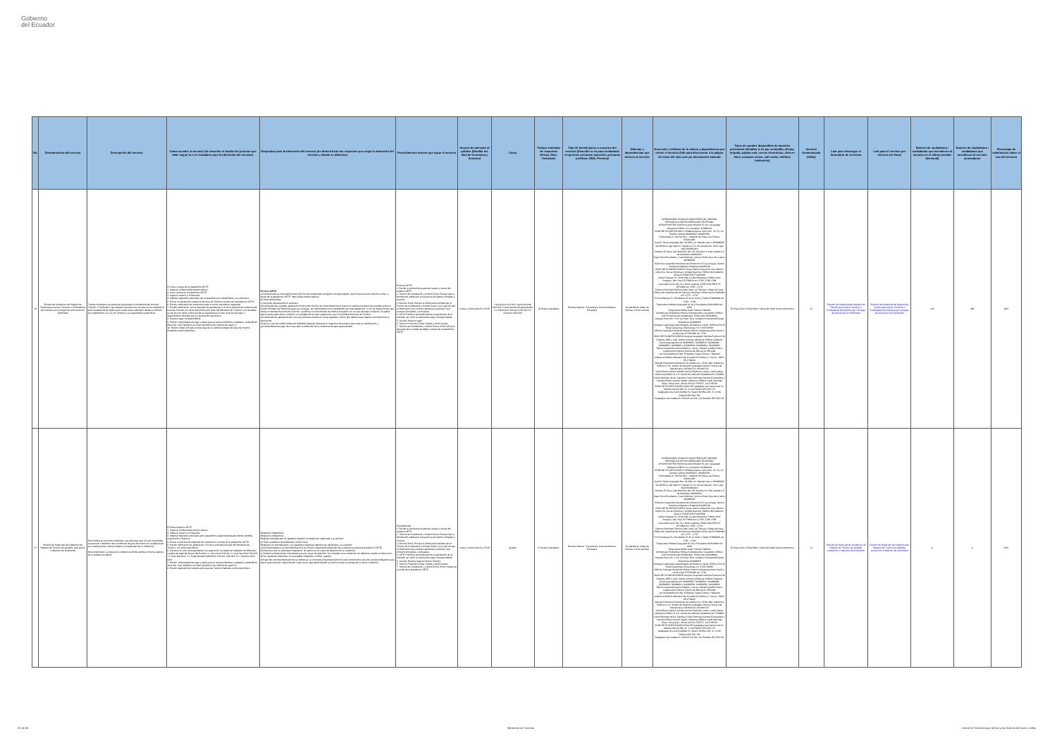Gobierno
del Ecuador
| No. | Denominación del servicio | Descripción del servicio | Cómo acceder al servicio (Se describe el detalle del proceso que debe seguir la o el ciudadano para la obtención del servicio). | Requisitos para la obtención del servicio (Se deberá listar los requisitos que exige la obtención del servicio y donde se obtienen) | Procedimiento interno que sigue el servicio | Horario de atención al público (Detallar los días de la semana y horarios) | Costo | Tiempo estimado de respuesta (Horas, Días, Semanas) | Tipo de beneficiarios o usuarios del servicio (Describir si es para ciudadanía en general, personas naturales, personas jurídicas, ONG, Personal | Oficinas y dependencias que ofrecen el servicio | Dirección y teléfono de la oficina y dependencia que ofrece el servicio (link para direccionar a la página de inicio del sitio web y/o descripción manual) | Tipos de canales disponibles de atención presencial: (Detallar si es por ventanilla, oficina, brigada, página web, correo electrónico, chat en línea, contacto center, call center, teléfono institución) | Servicio Automatizado (Si/No) | Link para descargar el formulario de servicios | Link para el servicio por internet (en línea) | Número de ciudadanos / ciudadanas que accedieron al servicio en el último período (mensual) | Número de ciudadanos / ciudadanas que accedieron al servicio acumulativo | Porcentaje de satisfacción sobre el uso del servicio |
| --- | --- | --- | --- | --- | --- | --- | --- | --- | --- | --- | --- | --- | --- | --- | --- | --- | --- | --- |
| 36 | Emisión de Credencial de Registro de Turismo para Guías Turísticos o Facilitadores de Aventura por concepto de renovación en Continente | Tramite orientado a las personas que poseen la Credencial de Guía de Turismo o Facilitador y que deseen renovarla una vez que se ha cumplido el plazo establecido de vigencia de cuatro años calendario desde su emisión, en cumplimiento a la Ley de Turismo y sus reglamentos específicos. | En línea a través de la plataforma SIETE: 1. Ingresar a https://siete.turismo.gob.ec/ 2. Crear cuenta en la plataforma SIETE. 3. Ingresar usuario y contraseña. 4. Adjuntar requisitos solicitados por la plataforma en cumplimiento a la normativa. 5. Enviar la solicitud de credencial de Guía de Turismo a través de la plataforma SIETE. 6. Recibir notificación de solicitud enviada al correo electrónico registrado. 7. Recibir notificación, con el resultado de aprobación o no de la solicitud de credencial de Guía de Turismo vía correo electrónico por parte del Ministerio de Turismo; si el resultado es positivo en dicha comunicación se especificará el valor, proceso de pago, y requerimiento de datos para la facturación electrónica. 8. Realizar pago correspondiente. 9. Remitir comprobante de pago y datos para la factura (Nombres completos, cedula/RUC, dirección, mail, teléfono) al correo electrónico de notificación (paso 7). 10. Recibir código QR para la descarga de la credencial digital de Guía de Turismo mediante correo electrónico. | En línea SIETE: a) Solicitud ante la Autoridad Nacional de Turismo requiriendo el registro correspondiente, que incluya una foto tamaño carnet, a través de la plataforma SIETE: https://siete.turismo.gob.ec/ b) Título de Bachiller c) Curso de capacitación en aventura; d) Certificado que acredite aprobación mínima del nivel B1 de conocimiento de al menos un idioma extranjero de acuerdo al Marco Común Europeo de Referencia para las Lenguas, de conformidad con lo establecido por este reglamento, o con las disposiciones que emita la Autoridad Nacional de Turismo, o justificar el conocimiento del idioma extranjero, en el caso de lengua materna. Se podrá aplicar estas alternativas conforme a lo establecido en este reglamento y por la Autoridad Nacional de Turismo; e) Certificado de aprobación del curso de primeros auxilios en zonas agrestes, mismo que deberá estar vigente al momento de la renovación; f) Para el caso de certificaciones de habilidad, deberán presentar el respectivo documento que avale su certificación; y, g) Comprobante de pago de la tasa para la obtención de la credencial de guía especializado. | En línea SIETE: 1. Recibir la solicitud por parte del usuario a través del sistema SIETE. 2. Técnico de Acreditación y Control Zonal: Revisar que la información subida por el usuario se encuentre completa y correcta. 3. Director Zonal: Revisar la información remitida por el Técnico de Acreditación y Control Zonal, en el caso de que la información sea correcta aprobará la solicitud; caso contrario procederá a rechazarla. 4. SIETE: Notificar automáticamente la aprobación de la solicitud; así como la solicitud del pago correspondiente. 5. Usuario: Realizar pago. 6. Técnico Financiero Zonal: Validar y emitir factura. 7. Técnico de Acreditación y Control Zonal: Emitir QR para descarga de la credencial digital a través de la plataforma SIETE. | Lunes a viernes 8h15 a 17h35 | 1 Guía local USD $2 2 Guía Nacional USD $15 3 Guía Nacional Especializado 3.1 Patrimonio Turístico USD $10 3.2 Aventura USD $10 | 15 Día(s) Laborables | Persona Natural - Ecuatoriana, Persona Natural - Extranjera. | Se atiende en todas las oficinas a nivel nacional | DIRECCIONES ZONALES MINISTERIO DE TURISMO PROVINCIA CANTÓN DIRECCIÓN TELÉFONO OFICINA MATRIZ Pichincha Quito Briceño E1-24 y Guayaquil referencia Edificio "La Licuadora" 023999333 ZONA DE PLANIFICACIÓN 1 Imbabura Ibarra Sucre Nro. 14-72 y Av. Teodoro Gómez 062958547; 062958759 Esmeraldas Av. del Pacífico – Malecón de Playa Las Palmas 062011446 Carchi Tulcán Guayaquil Nro. 39-008 y Av. Manabí, piso 2 062960046 Sucumbíos Lago Agrio Av. Aguarico y Av. Circunvalación, CAC Lago Agrio 062991914 Orellana El Coca Juan Montalvo Nro. 58-10 entre Av. 9 de octubre y 6 de diciembre 062881583 Napo Tena Rocafuerte y Juan Montalvo, junto al Hotel Joya de la Selva 062886536 Pichincha Cayambe Panamericana Norte Km 0.5 vía al Cajas, Centro Comercial Nápoles Shopping 022185249 ZONA DE PLANIFICACIÓN 6 Azuay Cuenca Dirección: Ave. México entre Ave. De las Américas y Unidad Nacional, Edificio del Gobierno Zonal 6 072887255 072887089 Cañar Azogues Av. 16 de Abril y Calle Babahoyo. Edificio CAC Azogues. 2do. Piso 073706016 ext. 2795, 2796, 2798 Loja Calle Sucre 191-31 y Quito, esquina. Edificio del INPC 07 2572964 ext. 2760 – 2770 Zamora Chinchipe Zamora Calle José Luis Tamayo y Diego de Vaca. Edificio de Gobernación de Zamora Chinchipe, Primer piso 072606466 ext. 2775 – 2778 El Oro Machala Av. Rocafuerte 07-22 e/ Junín y Tarqui 072968480 ext. 2782 – 2784 Tungurahua Ambato Guayaquil 01-18 y Rocafuerte 032821800 ext. 2350 Tungurahua Baños Calle Thomas Halflants Chimborazo Riobamba Primera Constituyente y Carabobo. Edificio GAD Provincial de Chimborazo. Primer piso 032946682 Pastaza Puyo Km. 2 1/2 vía Puyo-Tena, Campus Universidad Estatal Amazónica 032894655 Cotopaxi Latacunga Calle Marqués de Maenza y Quito, Edificio CAC El Rosal Latacunga, Planta baja, Of. 3 033730594 Morona Santiago Ciudad de Macas Antonio Samaniego entre Soasti y 24 de mayo 072701480 ext. 2730 ZONA DE PLANIFICACIÓN 8 Guayas Guayaquil Avenida Francisco de Orellana 1805 y calle Justino Cornejo referencia; Edificio Gobierno Zonal Guayaquil piso 8 042068565, 042068519, 042068496, 042068562, 042068613, 042068501, 042068522, 042068563 Bolívar Guaranda García Moreno y Sucre; referencia edificio de la Gobernación Oficina Técnica de Bolívar 03 2551249 Los ríos Babahoyo Cdla. El Mamey, Calles Twinza Y Malecón referencia Edificio Ministerio De Inclusión Económica Y Social – MIES 05 2739322 Manabí Portoviejo Avenida de los nardos s/n y 15 de abril; referencia Edificio C.A.C. Centro de Atención Ciudadana Oficina Técnica de Manabí piso 3 053043711; 053043734 Santa Elena Salinas Avenida Carlos Espinoza Larrea y calle Quinta; referencia Edificio C.A.C. Centro de Atención Ciudadana 04 3728904 Santo Domingo de los Tsáchilas Santo Domingo Avenida Esmeraldas y Avenida Emilio Lorenzo Sthele; referencia Edificio Santo Domingo Plaza. Tercer piso, oficina 301 02 2745727, 02 2745726 ZONA DE PLANIFICACIÓN INSULAR Galápagos Isla Santa Cruz Av. Charles Darwin 390, Av. 12 de Febrero 052 526 174 Galápagos Isla San Cristóbal Av. Alsacio Northia S/N, Av. 12 de Febrero 052 520 704 Galápagos Isla Isabela Av. Antonio Gil S/N, Los Petreles 052 529 132 | En línea (Sitio / Portal Web / Aplicación web) Correo electrónico | Si | Emisión de Credencial de Registro de Turismo para Guías Turísticos o Facilitadores de Aventura por concepto de renovación en Continente | Emisión de Credencial de Registro de Turismo para Guías Turísticos o Facilitadores de Aventura por concepto de renovación en Continente | 128 | 396 | 84% |
| 37 | Emisión de Duplicado de Credencial de Registro de Turismo por pérdida, sustracción o deterioro de Continente | Este trámite se encuentra orientado a las personas que en caso de pérdida, sustracción o deterioro de la credencial de guía de turismo en cualquiera de sus clasificaciones, deseen obtener un duplicado de su credencial. Nota Importante: La copia de la credencial emitida tendrá la misma vigencia de la credencial original. | En línea Sistema SIETE: 1. Ingresar a https://siete.turismo.gob.ec/ . 2. Ingresar usuario y contraseña. 3. Adjuntar requisitos solicitados por la plataforma según tipología de trámite: pérdida, sustracción o deterioro. 4. Enviar la solicitud de duplicado de credencial a a través de la plataforma SIETE. 5. Recibir notificación de aprobación o no de la solicitud por parte del Ministerio de Turismo, vía correo electrónico. 6. Cancelar el valor correspondiente a la especie de la credencial mediante los diferentes canales de pago del Banco del Pacífico (1. Guía local USD $2 / 2. Guía Nacional USD $15 / 3. Guía Nacional: 3.1. Especializado Patrimonio Turístico USD $10 /3.2. Aventura USD $10). 7. Remitir comprobante de pago y datos para la factura (Nombres completos, cedula/RUC, dirección, mail, teléfono) al correo electrónico de notificación (paso 5). 8. Recibir duplicado de credencial de Guía de Turismo mediante correo electrónico. | Requisitos Obligatorios: Requisitos Obligatorios Requisito interoperado: El siguiente requisito no deberá ser adjuntado a la solicitud: a) Título académico (bachillerado o tercer nivel) Requisitos no interoperados: Los siguientes requisitos deberán ser adjuntados a la solicitud: a) Solicitud dirigida a la Autoridad Nacional de Turismo requiriendo duplicado de la credencial (solicitud plataforma SIETE). b) Denuncia ante la autoridad competente. No aplica en los casos de deterioro de la credencial c) Credencial deteriorada, únicamente para los casos de deterioro. Se considera una credencial con deterioro cuando al menos uno de los siguientes elementos no sea legible: fotografía, nombre, registro d) Pago del valor del duplicado de la credencial. La constancia de presentación de estos documentos será de carácter obligatorio para que el guía nacional, especializado o guía local, siga desarrollando su servicio hasta la entrega de la nueva credencial. | Procedimiento: 1. Recibir la solicitud por parte del usuario a través del sistema SIETE. 2. Técnico de Acreditación y Control Zonal: Revisar que la información subida por el usuario se encuentre completa y correcta. 3. Director Zonal: Revisar la información remitida por el Técnico de Acreditación y Control Zonal, en el caso de que la información sea correcta aprobará la solicitud; caso contrario procederá a rechazarla. 4. SIETE: Notificar automáticamente la aprobación de la solicitud; así como la solicitud del pago correspondiente. 5. Usuario: Realizar pago en Banco Pacífico. 6. Técnico Financiero Zonal: Validar y emitir factura. 7. Técnico de Acreditación y Control Zonal: Emitir credencial a través de la plataforma SIETE. | Lunes a viernes 8h15 a 17h36 | Gratuito | 8 Hora(s) Laborables | Persona Natural - Ecuatoriana, Persona Natural - Extranjera. | Se atiende en todas las oficinas a nivel nacional | DIRECCIONES ZONALES MINISTERIO DE TURISMO PROVINCIA CANTÓN DIRECCIÓN TELÉFONO OFICINA MATRIZ Pichincha Quito Briceño E1-24 y Guayaquil referencia Edificio "La Licuadora" 023999333 ZONA DE PLANIFICACIÓN 1 Imbabura Ibarra Sucre Nro. 14-72 y Av. Teodoro Gómez 062958547; 062958759 Esmeraldas Av. del Pacífico – Malecón de Playa Las Palmas 062011446 Carchi Tulcán Guayaquil Nro. 39-008 y Av. Manabí, piso 2 062960046 Sucumbíos Lago Agrio Av. Aguarico y Av. Circunvalación, CAC Lago Agrio 062991914 Orellana El Coca Juan Montalvo Nro. 58-10 entre Av. 9 de octubre y 6 de diciembre 062881583 Napo Tena Rocafuerte y Juan Montalvo, junto al Hotel Joya de la Selva 062886536 Pichincha Cayambe Panamericana Norte Km 0.5 vía al Cajas, Centro Comercial Nápoles Shopping 022185249 ZONA DE PLANIFICACIÓN 6 Azuay Cuenca Dirección: Ave. México entre Ave. De las Américas y Unidad Nacional, Edificio del Gobierno Zonal 6 072887255 072887089 Cañar Azogues Av. 16 de Abril y Calle Babahoyo. Edificio CAC Azogues. 2do. Piso 073706016 ext. 2795, 2796, 2798 Loja Calle Sucre 191-31 y Quito, esquina. Edificio del INPC 07 2572964 ext. 2760 – 2770 Zamora Chinchipe Zamora Calle José Luis Tamayo y Diego de Vaca. Edificio de Gobernación de Zamora Chinchipe, Primer piso 072606466 ext. 2775 – 2778 El Oro Machala Av. Rocafuerte 07-22 e/ Junín y Tarqui 072968480 ext. 2782 – 2784 Tungurahua Ambato Guayaquil 01-18 y Rocafuerte 032821800 ext. 2350 Tungurahua Baños Calle Thomas Halflants Chimborazo Riobamba Primera Constituyente y Carabobo. Edificio GAD Provincial de Chimborazo. Primer piso 032946682 Pastaza Puyo Km. 2 1/2 vía Puyo-Tena, Campus Universidad Estatal Amazónica 032894655 Cotopaxi Latacunga Calle Marqués de Maenza y Quito, Edificio CAC El Rosal Latacunga, Planta baja, Of. 3 033730594 Morona Santiago Ciudad de Macas Antonio Samaniego entre Soasti y 24 de mayo 072701480 ext. 2730 ZONA DE PLANIFICACIÓN 8 Guayas Guayaquil Avenida Francisco de Orellana 1805 y calle Justino Cornejo referencia; Edificio Gobierno Zonal Guayaquil piso 8 042068565, 042068519, 042068496, 042068562, 042068613, 042068501, 042068522, 042068563 Bolívar Guaranda García Moreno y Sucre; referencia edificio de la Gobernación Oficina Técnica de Bolívar 03 2551249 Los ríos Babahoyo Cdla. El Mamey, Calles Twinza Y Malecón referencia Edificio Ministerio De Inclusión Económica Y Social – MIES 05 2739322 Manabí Portoviejo Avenida de los nardos s/n y 15 de abril; referencia Edificio C.A.C. Centro de Atención Ciudadana Oficina Técnica de Manabí piso 3 053043711; 053043734 Santa Elena Salinas Avenida Carlos Espinoza Larrea y calle Quinta; referencia Edificio C.A.C. Centro de Atención Ciudadana 04 3728904 Santo Domingo de los Tsáchilas Santo Domingo Avenida Esmeraldas y Avenida Emilio Lorenzo Sthele; referencia Edificio Santo Domingo Plaza. Tercer piso, oficina 301 02 2745727, 02 2745726 ZONA DE PLANIFICACIÓN INSULAR Galápagos Isla Santa Cruz Av. Charles Darwin 390, Av. 12 de Febrero 052 526 174 Galápagos Isla San Cristóbal Av. Alsacio Northia S/N, Av. 12 de Febrero 052 520 704 Galápagos Isla Isabela Av. Antonio Gil S/N, Los Petreles 052 529 132 | En línea (Sitio / Portal Web / Aplicación web) Correo electrónico | Si | Emisión de Duplicado de Credencial de Registro de Turismo por pérdida, sustracción o deterioro de Continente | Emisión de Duplicado de Credencial de Registro de Turismo por pérdida, sustracción o deterioro de Continente | 0 | 0 | 84% |
20 de 36 Ministerio de Turismo
Literal d) Servicios que ofrece y las formas de hacer a ellos